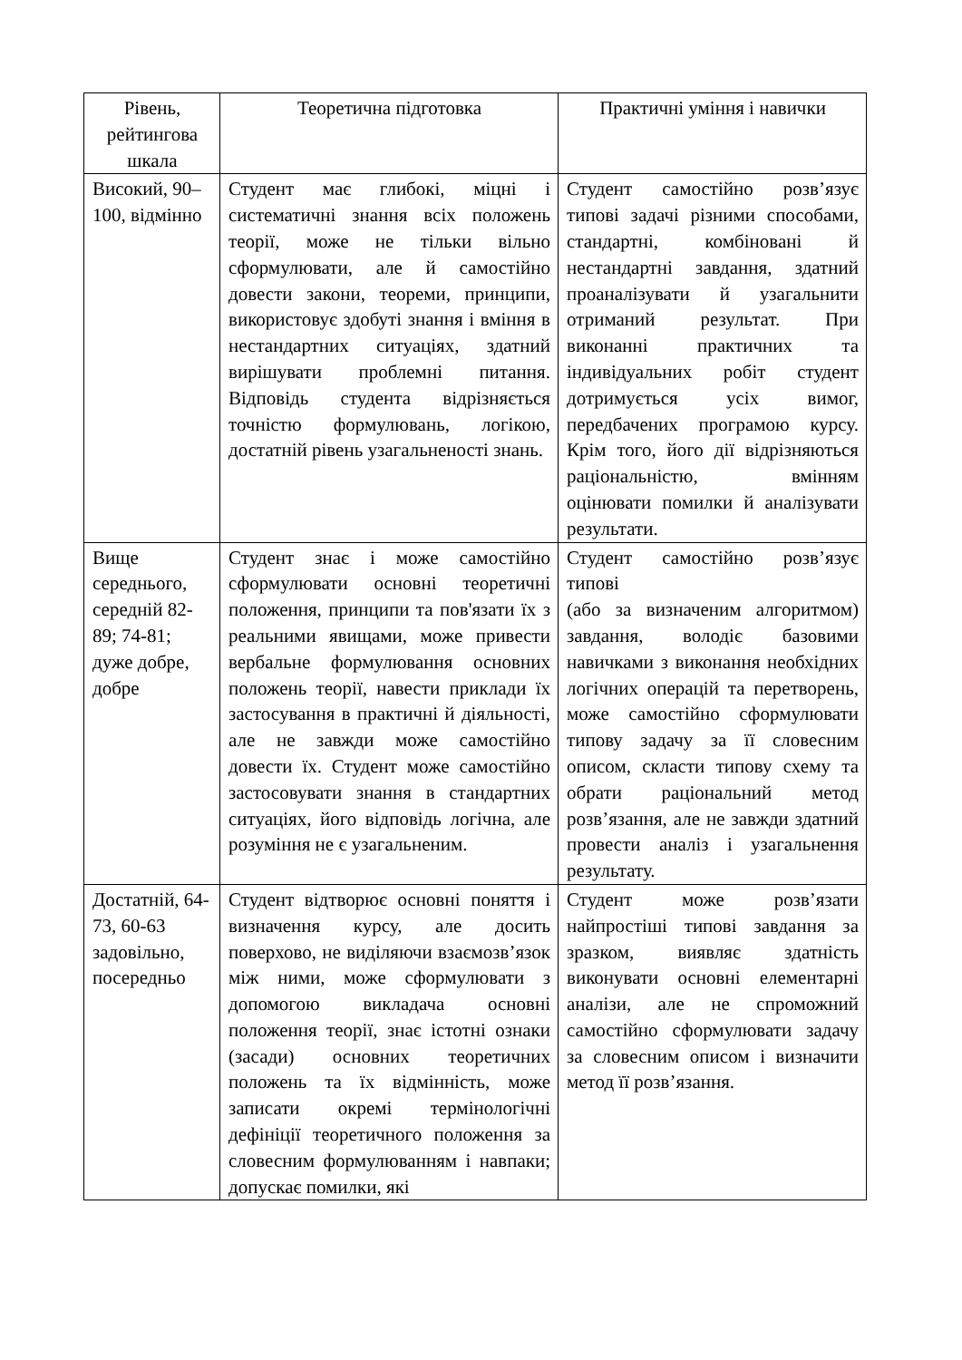| Рівень, рейтингова шкала | Теоретична підготовка | Практичні уміння і навички |
| --- | --- | --- |
| Високий, 90–100, відмінно | Студент має глибокі, міцні і систематичні знання всіх положень теорії, може не тільки вільно сформулювати, але й самостійно довести закони, теореми, принципи, використовує здобуті знання і вміння в нестандартних ситуаціях, здатний вирішувати проблемні питання. Відповідь студента відрізняється точністю формулювань, логікою, достатній рівень узагальненості знань. | Студент самостійно розв’язує типові задачі різними способами, стандартні, комбіновані й нестандартні завдання, здатний проаналізувати й узагальнити отриманий результат. При виконанні практичних та індивідуальних робіт студент дотримується усіх вимог, передбачених програмою курсу. Крім того, його дії відрізняються раціональністю, вмінням оцінювати помилки й аналізувати результати. |
| Вище середнього, середній 82-89; 74-81; дуже добре, добре | Студент знає і може самостійно сформулювати основні теоретичні положення, принципи та пов'язати їх з реальними явищами, може привести вербальне формулювання основних положень теорії, навести приклади їх застосування в практичні й діяльності, але не завжди може самостійно довести їх. Студент може самостійно застосовувати знання в стандартних ситуаціях, його відповідь логічна, але розуміння не є узагальненим. | Студент самостійно розв’язує типові (або за визначеним алгоритмом) завдання, володіє базовими навичками з виконання необхідних логічних операцій та перетворень, може самостійно сформулювати типову задачу за її словесним описом, скласти типову схему та обрати раціональний метод розв’язання, але не завжди здатний провести аналіз і узагальнення результату. |
| Достатній, 64-73, 60-63 задовільно, посередньо | Студент відтворює основні поняття і визначення курсу, але досить поверхово, не виділяючи взаємозв’язок між ними, може сформулювати з допомогою викладача основні положення теорії, знає істотні ознаки (засади) основних теоретичних положень та їх відмінність, може записати окремі термінологічні дефініції теоретичного положення за словесним формулюванням і навпаки; допускає помилки, які | Студент може розв’язати найпростіші типові завдання за зразком, виявляє здатність виконувати основні елементарні аналізи, але не спроможний самостійно сформулювати задачу за словесним описом і визначити метод її розв’язання. |